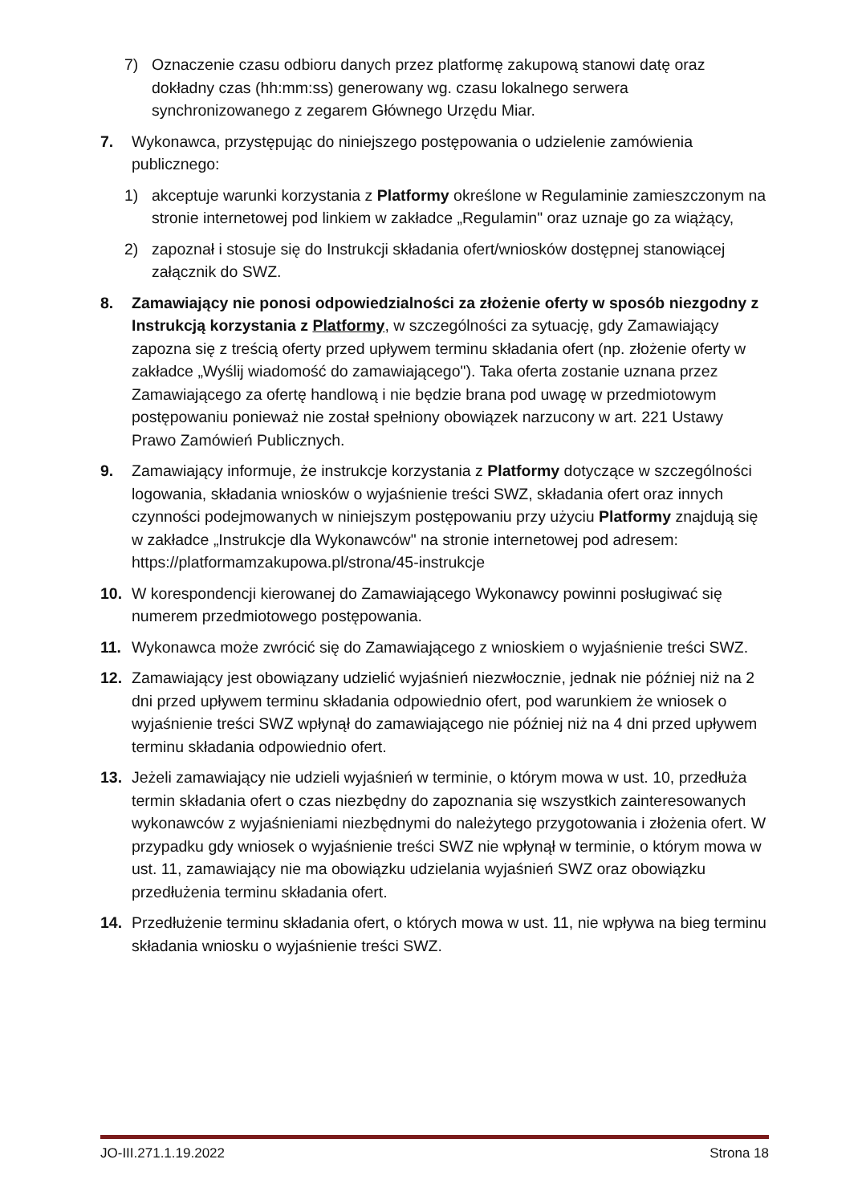7) Oznaczenie czasu odbioru danych przez platformę zakupową stanowi datę oraz dokładny czas (hh:mm:ss) generowany wg. czasu lokalnego serwera synchronizowanego z zegarem Głównego Urzędu Miar.
7. Wykonawca, przystępując do niniejszego postępowania o udzielenie zamówienia publicznego:
1) akceptuje warunki korzystania z Platformy określone w Regulaminie zamieszczonym na stronie internetowej pod linkiem w zakładce „Regulamin" oraz uznaje go za wiążący,
2) zapoznał i stosuje się do Instrukcji składania ofert/wniosków dostępnej stanowiącej załącznik do SWZ.
8. Zamawiający nie ponosi odpowiedzialności za złożenie oferty w sposób niezgodny z Instrukcją korzystania z Platformy, w szczególności za sytuację, gdy Zamawiający zapozna się z treścią oferty przed upływem terminu składania ofert (np. złożenie oferty w zakładce „Wyślij wiadomość do zamawiającego"). Taka oferta zostanie uznana przez Zamawiającego za ofertę handlową i nie będzie brana pod uwagę w przedmiotowym postępowaniu ponieważ nie został spełniony obowiązek narzucony w art. 221 Ustawy Prawo Zamówień Publicznych.
9. Zamawiający informuje, że instrukcje korzystania z Platformy dotyczące w szczególności logowania, składania wniosków o wyjaśnienie treści SWZ, składania ofert oraz innych czynności podejmowanych w niniejszym postępowaniu przy użyciu Platformy znajdują się w zakładce „Instrukcje dla Wykonawców" na stronie internetowej pod adresem: https://platformamzakupowa.pl/strona/45-instrukcje
10. W korespondencji kierowanej do Zamawiającego Wykonawcy powinni posługiwać się numerem przedmiotowego postępowania.
11. Wykonawca może zwrócić się do Zamawiającego z wnioskiem o wyjaśnienie treści SWZ.
12. Zamawiający jest obowiązany udzielić wyjaśnień niezwłocznie, jednak nie później niż na 2 dni przed upływem terminu składania odpowiednio ofert, pod warunkiem że wniosek o wyjaśnienie treści SWZ wpłynął do zamawiającego nie później niż na 4 dni przed upływem terminu składania odpowiednio ofert.
13. Jeżeli zamawiający nie udzieli wyjaśnień w terminie, o którym mowa w ust. 10, przedłuża termin składania ofert o czas niezbędny do zapoznania się wszystkich zainteresowanych wykonawców z wyjaśnieniami niezbędnymi do należytego przygotowania i złożenia ofert. W przypadku gdy wniosek o wyjaśnienie treści SWZ nie wpłynął w terminie, o którym mowa w ust. 11, zamawiający nie ma obowiązku udzielania wyjaśnień SWZ oraz obowiązku przedłużenia terminu składania ofert.
14. Przedłużenie terminu składania ofert, o których mowa w ust. 11, nie wpływa na bieg terminu składania wniosku o wyjaśnienie treści SWZ.
JO-III.271.1.19.2022 Strona 18